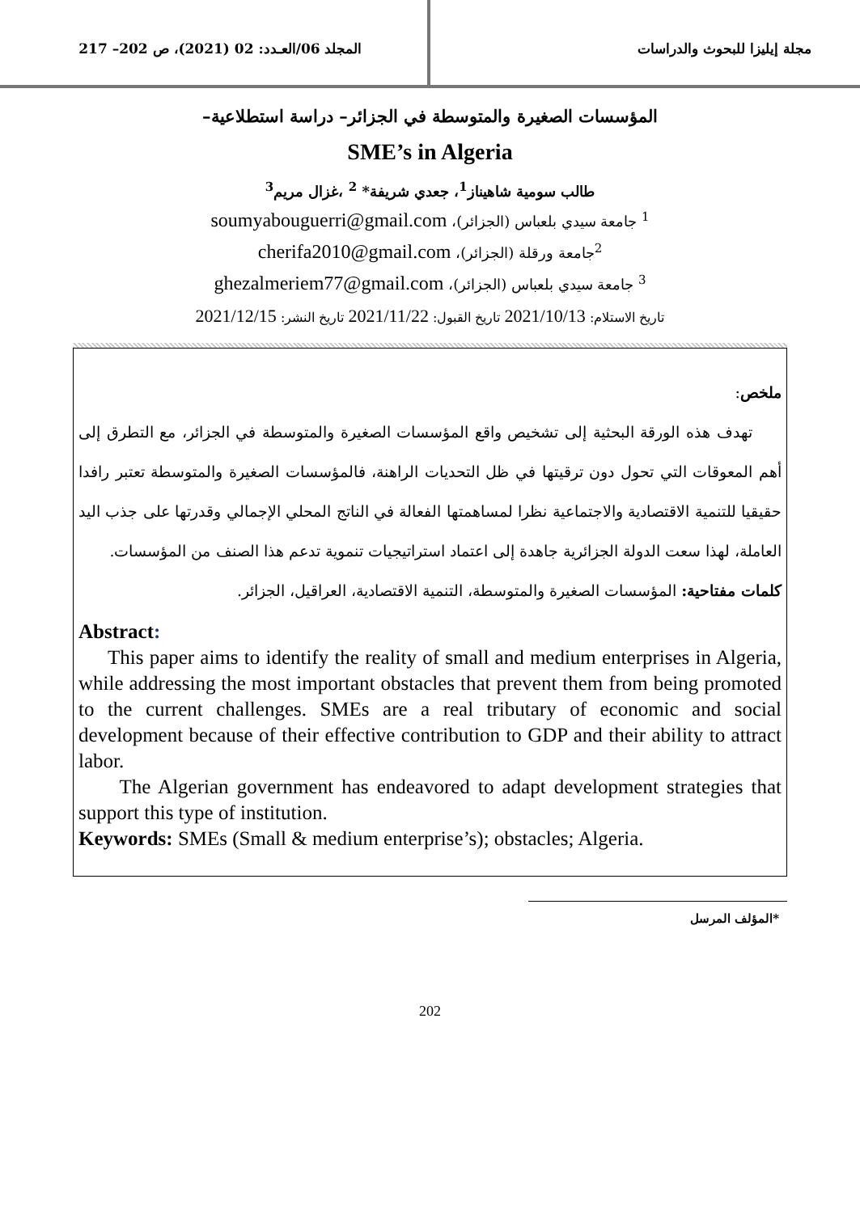مجلة إيليزا للبحوث والدراسات المجلد 06/العـدد: 02 (2021)، ص 202– 217
المؤسسات الصغيرة والمتوسطة في الجزائر– دراسة استطلاعية–
SME’s in Algeria
طالب سومية شاهيناز<sup>1</sup>، جعدي شريفة* <sup>2</sup> ،غزال مريم<sup>3</sup>
<sup>1</sup> جامعة سيدي بلعباس (الجزائر)، soumyabouguerri@gmail.com
<sup>2</sup> جامعة ورقلة (الجزائر)، cherifa2010@gmail.com
<sup>3</sup> جامعة سيدي بلعباس (الجزائر)، ghezalmeriem77@gmail.com
تاريخ الاستلام: 2021/10/13 تاريخ القبول: 2021/11/22 تاريخ النشر: 2021/12/15
ملخص:
تهدف هذه الورقة البحثية إلى تشخيص واقع المؤسسات الصغيرة والمتوسطة في الجزائر، مع التطرق إلى أهم المعوقات التي تحول دون ترقيتها في ظل التحديات الراهنة، فالمؤسسات الصغيرة والمتوسطة تعتبر رافدا حقيقيا للتنمية الاقتصادية والاجتماعية نظرا لمساهمتها الفعالة في الناتج المحلي الإجمالي وقدرتها على جذب اليد العاملة، لهذا سعت الدولة الجزائرية جاهدة إلى اعتماد استراتيجيات تنموية تدعم هذا الصنف من المؤسسات.
كلمات مفتاحية: المؤسسات الصغيرة والمتوسطة، التنمية الاقتصادية، العراقيل، الجزائر.
Abstract:
This paper aims to identify the reality of small and medium enterprises in Algeria, while addressing the most important obstacles that prevent them from being promoted to the current challenges. SMEs are a real tributary of economic and social development because of their effective contribution to GDP and their ability to attract labor.
The Algerian government has endeavored to adapt development strategies that support this type of institution.
Keywords: SMEs (Small & medium enterprise’s); obstacles; Algeria.
*المؤلف المرسل
202